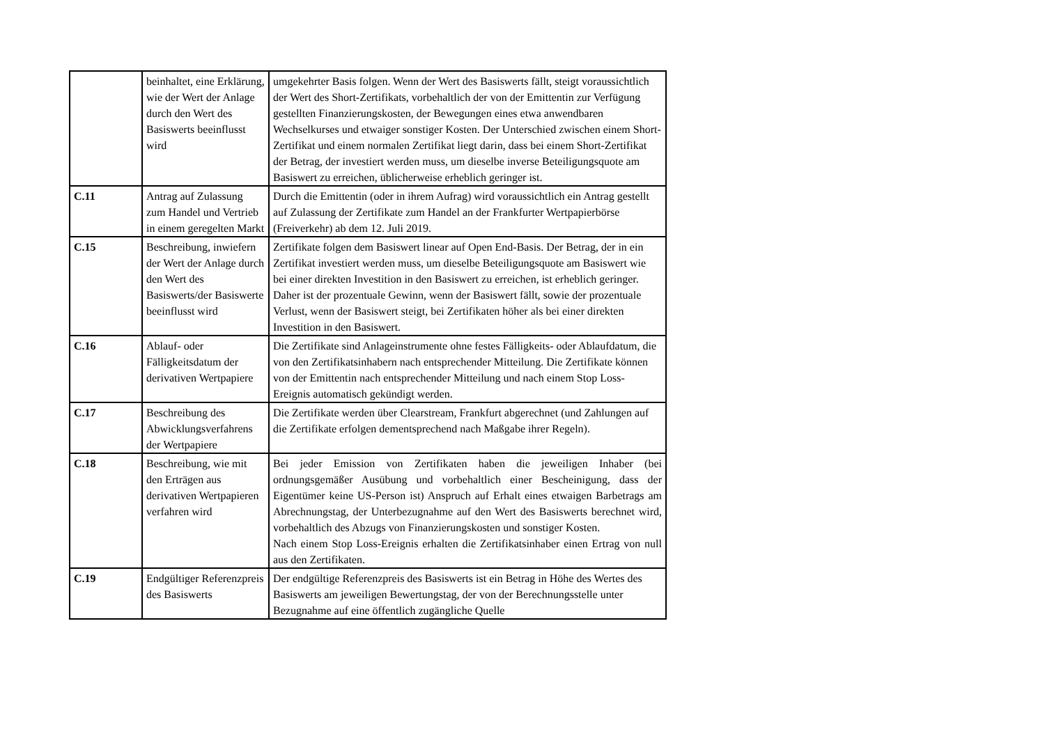| | beinhaltet, eine Erklärung, wie der Wert der Anlage durch den Wert des Basiswerts beeinflusst wird | umgekehrter Basis folgen. Wenn der Wert des Basiswerts fällt, steigt voraussichtlich der Wert des Short-Zertifikats, vorbehaltlich der von der Emittentin zur Verfügung gestellten Finanzierungskosten, der Bewegungen eines etwa anwendbaren Wechselkurses und etwaiger sonstiger Kosten. Der Unterschied zwischen einem Short-Zertifikat und einem normalen Zertifikat liegt darin, dass bei einem Short-Zertifikat der Betrag, der investiert werden muss, um dieselbe inverse Beteiligungsquote am Basiswert zu erreichen, üblicherweise erheblich geringer ist. |
| C.11 | Antrag auf Zulassung zum Handel und Vertrieb in einem geregelten Markt | Durch die Emittentin (oder in ihrem Aufrag) wird voraussichtlich ein Antrag gestellt auf Zulassung der Zertifikate zum Handel an der Frankfurter Wertpapierbörse (Freiverkehr) ab dem 12. Juli 2019. |
| C.15 | Beschreibung, inwiefern der Wert der Anlage durch den Wert des Basiswerts/der Basiswerte beeinflusst wird | Zertifikate folgen dem Basiswert linear auf Open End-Basis. Der Betrag, der in ein Zertifikat investiert werden muss, um dieselbe Beteiligungsquote am Basiswert wie bei einer direkten Investition in den Basiswert zu erreichen, ist erheblich geringer. Daher ist der prozentuale Gewinn, wenn der Basiswert fällt, sowie der prozentuale Verlust, wenn der Basiswert steigt, bei Zertifikaten höher als bei einer direkten Investition in den Basiswert. |
| C.16 | Ablauf- oder Fälligkeitsdatum der derivativen Wertpapiere | Die Zertifikate sind Anlageinstrumente ohne festes Fälligkeits- oder Ablaufdatum, die von den Zertifikatsinhabern nach entsprechender Mitteilung. Die Zertifikate können von der Emittentin nach entsprechender Mitteilung und nach einem Stop Loss-Ereignis automatisch gekündigt werden. |
| C.17 | Beschreibung des Abwicklungsverfahrens der Wertpapiere | Die Zertifikate werden über Clearstream, Frankfurt abgerechnet (und Zahlungen auf die Zertifikate erfolgen dementsprechend nach Maßgabe ihrer Regeln). |
| C.18 | Beschreibung, wie mit den Erträgen aus derivativen Wertpapieren verfahren wird | Bei jeder Emission von Zertifikaten haben die jeweiligen Inhaber (bei ordnungsgemäßer Ausübung und vorbehaltlich einer Bescheinigung, dass der Eigentümer keine US-Person ist) Anspruch auf Erhalt eines etwaigen Barbetrags am Abrechnungstag, der Unterbezugnahme auf den Wert des Basiswerts berechnet wird, vorbehaltlich des Abzugs von Finanzierungskosten und sonstiger Kosten. Nach einem Stop Loss-Ereignis erhalten die Zertifikatsinhaber einen Ertrag von null aus den Zertifikaten. |
| C.19 | Endgültiger Referenzpreis des Basiswerts | Der endgültige Referenzpreis des Basiswerts ist ein Betrag in Höhe des Wertes des Basiswerts am jeweiligen Bewertungstag, der von der Berechnungsstelle unter Bezugnahme auf eine öffentlich zugängliche Quelle |